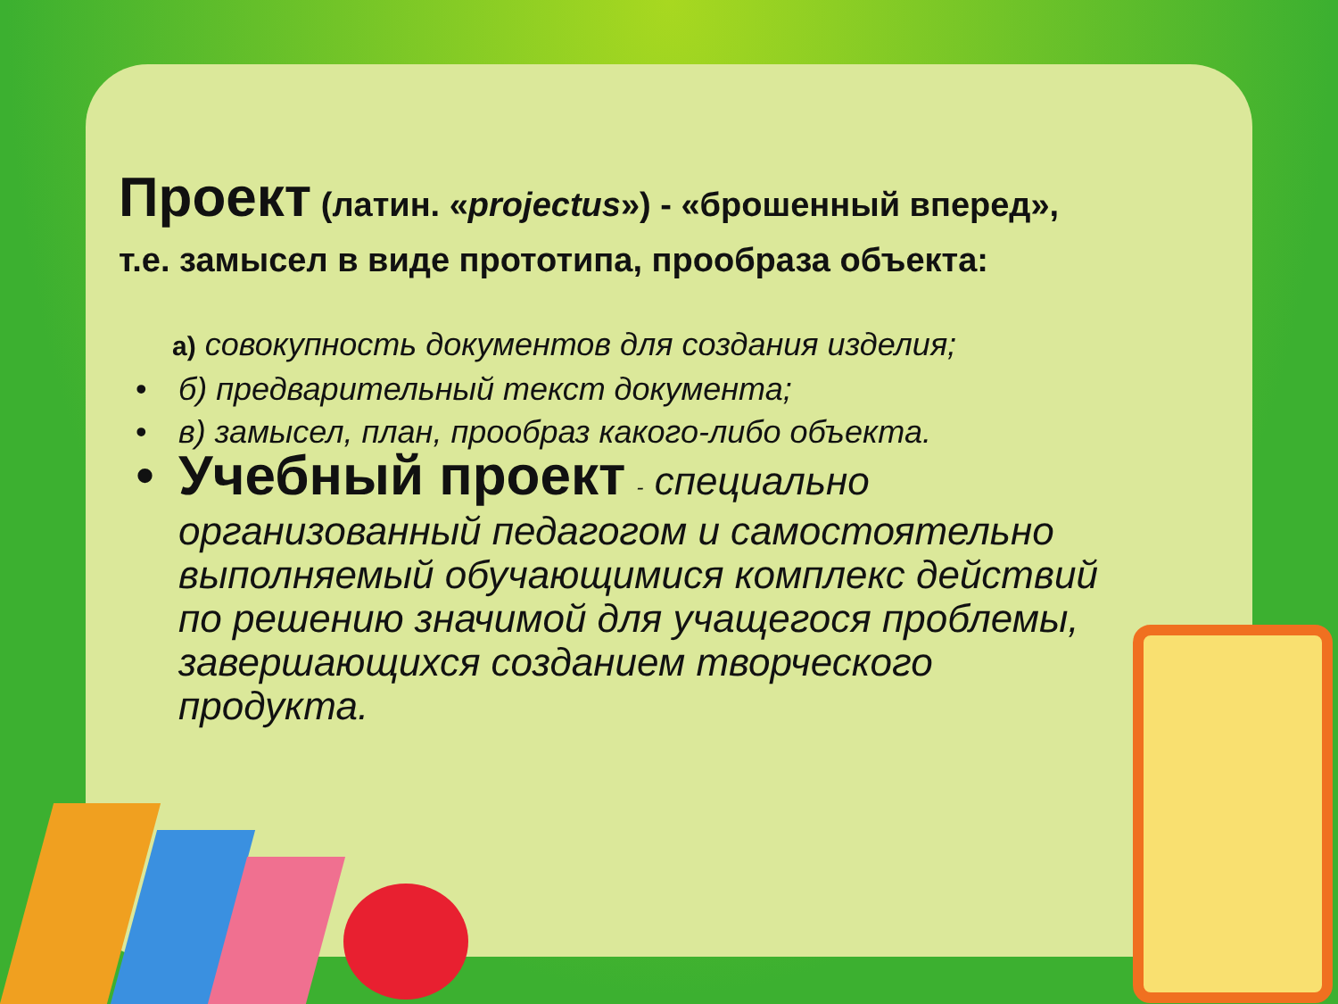Проект (латин. «projectus») - «брошенный вперед», т.е. замысел в виде прототипа, прообраза объекта:
а) совокупность документов для создания изделия;
• б) предварительный текст документа;
• в) замысел, план, прообраз какого-либо объекта.
• Учебный проект - специально организованный педагогом и самостоятельно выполняемый обучающимися комплекс действий по решению значимой для учащегося проблемы, завершающихся созданием творческого продукта.